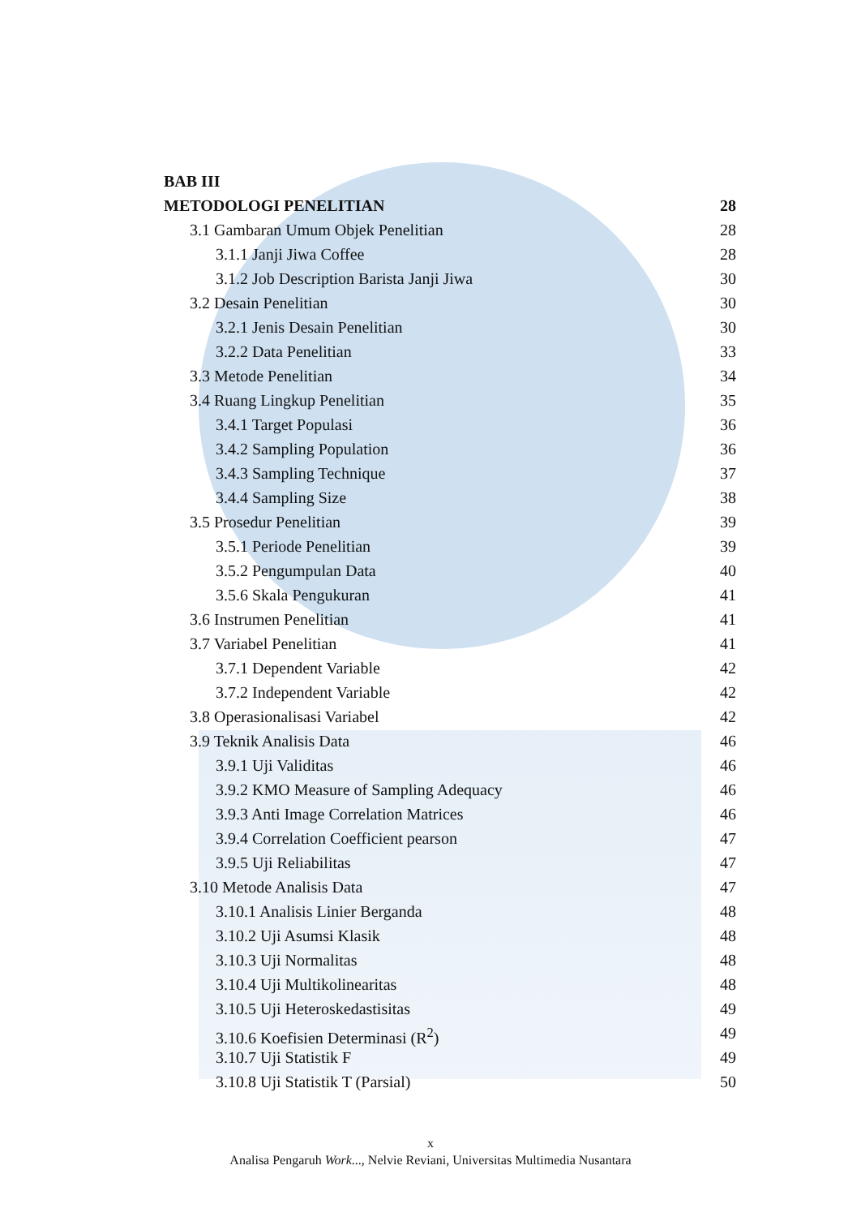BAB III
METODOLOGI PENELITIAN 28
3.1 Gambaran Umum Objek Penelitian 28
3.1.1 Janji Jiwa Coffee 28
3.1.2 Job Description Barista Janji Jiwa 30
3.2 Desain Penelitian 30
3.2.1 Jenis Desain Penelitian 30
3.2.2 Data Penelitian 33
3.3 Metode Penelitian 34
3.4 Ruang Lingkup Penelitian 35
3.4.1 Target Populasi 36
3.4.2 Sampling Population 36
3.4.3 Sampling Technique 37
3.4.4 Sampling Size 38
3.5 Prosedur Penelitian 39
3.5.1 Periode Penelitian 39
3.5.2 Pengumpulan Data 40
3.5.6 Skala Pengukuran 41
3.6 Instrumen Penelitian 41
3.7 Variabel Penelitian 41
3.7.1 Dependent Variable 42
3.7.2 Independent Variable 42
3.8 Operasionalisasi Variabel 42
3.9 Teknik Analisis Data 46
3.9.1 Uji Validitas 46
3.9.2 KMO Measure of Sampling Adequacy 46
3.9.3 Anti Image Correlation Matrices 46
3.9.4 Correlation Coefficient pearson 47
3.9.5 Uji Reliabilitas 47
3.10 Metode Analisis Data 47
3.10.1 Analisis Linier Berganda 48
3.10.2 Uji Asumsi Klasik 48
3.10.3 Uji Normalitas 48
3.10.4 Uji Multikolinearitas 48
3.10.5 Uji Heteroskedastisitas 49
3.10.6 Koefisien Determinasi (R<sup>2</sup>) 49
3.10.7 Uji Statistik F 49
3.10.8 Uji Statistik T (Parsial) 50
x
Analisa Pengaruh Work..., Nelvie Reviani, Universitas Multimedia Nusantara